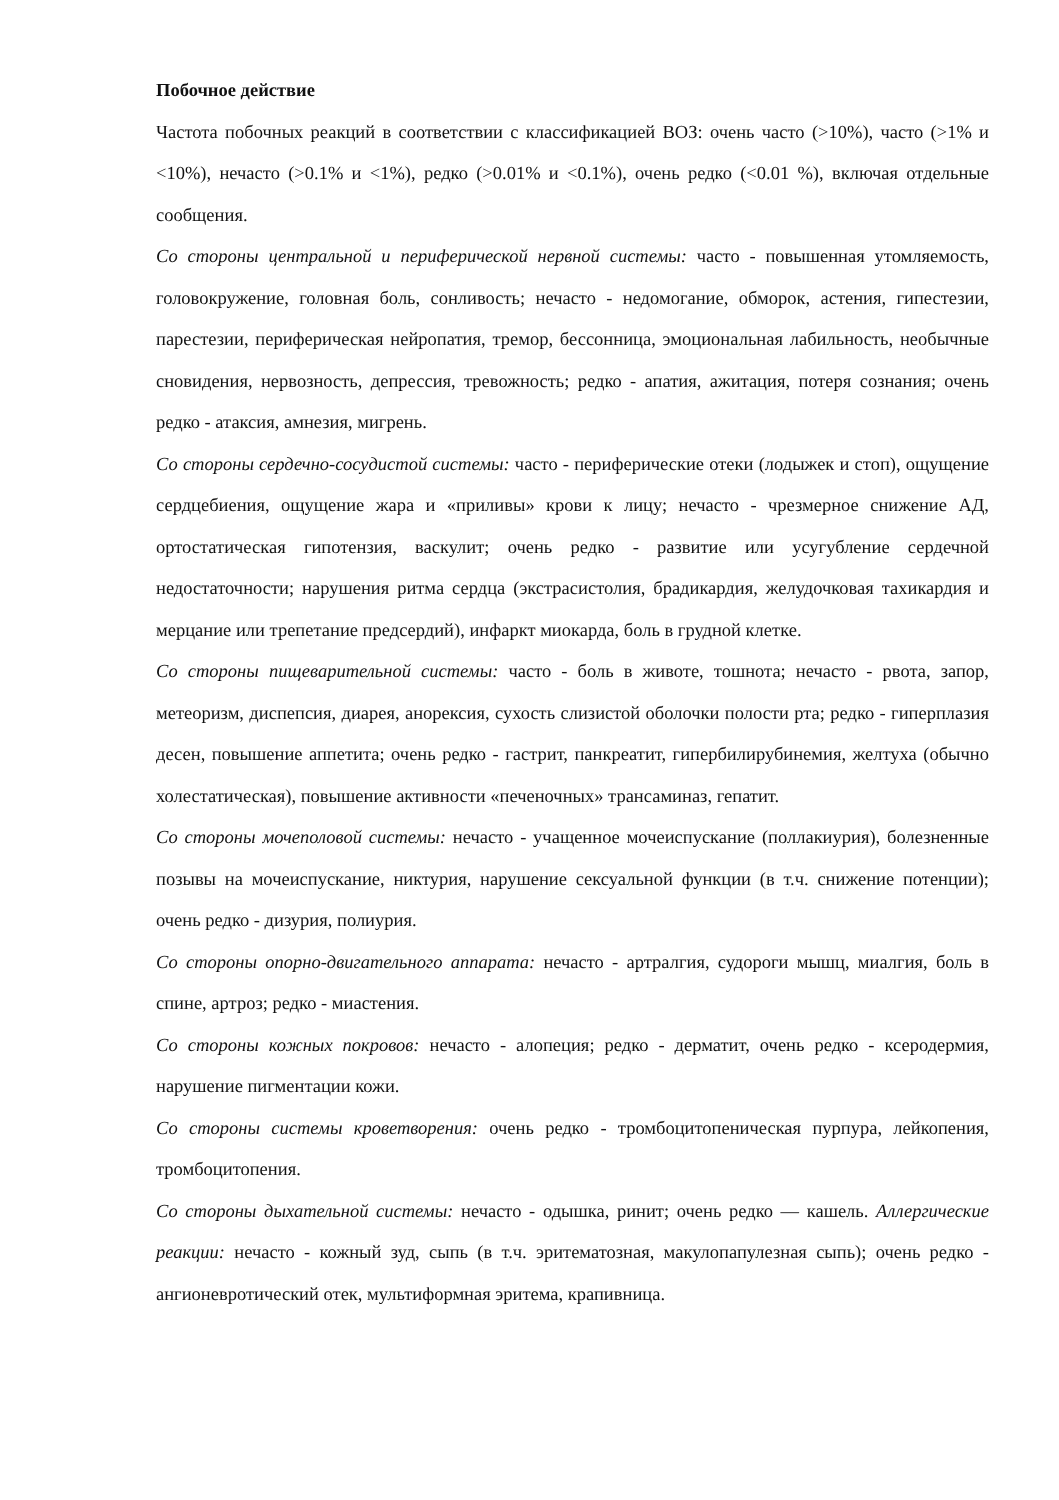Побочное действие
Частота побочных реакций в соответствии с классификацией ВОЗ: очень часто (>10%), часто (>1% и <10%), нечасто (>0.1% и <1%), редко (>0.01% и <0.1%), очень редко (<0.01 %), включая отдельные сообщения.
Со стороны центральной и периферической нервной системы: часто - повышенная утомляемость, головокружение, головная боль, сонливость; нечасто - недомогание, обморок, астения, гипестезии, парестезии, периферическая нейропатия, тремор, бессонница, эмоциональная лабильность, необычные сновидения, нервозность, депрессия, тревожность; редко - апатия, ажитация, потеря сознания; очень редко - атаксия, амнезия, мигрень.
Со стороны сердечно-сосудистой системы: часто - периферические отеки (лодыжек и стоп), ощущение сердцебиения, ощущение жара и «приливы» крови к лицу; нечасто - чрезмерное снижение АД, ортостатическая гипотензия, васкулит; очень редко - развитие или усугубление сердечной недостаточности; нарушения ритма сердца (экстрасистолия, брадикардия, желудочковая тахикардия и мерцание или трепетание предсердий), инфаркт миокарда, боль в грудной клетке.
Со стороны пищеварительной системы: часто - боль в животе, тошнота; нечасто - рвота, запор, метеоризм, диспепсия, диарея, анорексия, сухость слизистой оболочки полости рта; редко - гиперплазия десен, повышение аппетита; очень редко - гастрит, панкреатит, гипербилирубинемия, желтуха (обычно холестатическая), повышение активности «печеночных» трансаминаз, гепатит.
Со стороны мочеполовой системы: нечасто - учащенное мочеиспускание (поллакиурия), болезненные позывы на мочеиспускание, никтурия, нарушение сексуальной функции (в т.ч. снижение потенции); очень редко - дизурия, полиурия.
Со стороны опорно-двигательного аппарата: нечасто - артралгия, судороги мышц, миалгия, боль в спине, артроз; редко - миастения.
Со стороны кожных покровов: нечасто - алопеция; редко - дерматит, очень редко - ксеродермия, нарушение пигментации кожи.
Со стороны системы кроветворения: очень редко - тромбоцитопеническая пурпура, лейкопения, тромбоцитопения.
Со стороны дыхательной системы: нечасто - одышка, ринит; очень редко — кашель. Аллергические реакции: нечасто - кожный зуд, сыпь (в т.ч. эритематозная, макулопапулезная сыпь); очень редко - ангионевротический отек, мультиформная эритема, крапивница.